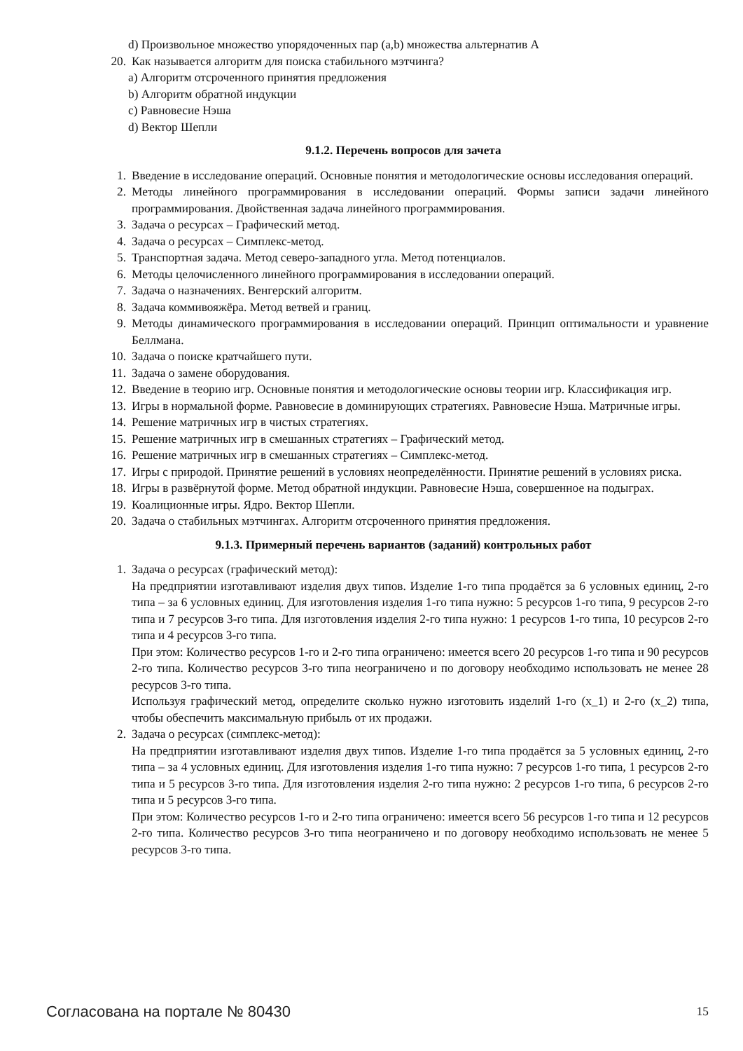d) Произвольное множество упорядоченных пар (a,b) множества альтернатив A
20. Как называется алгоритм для поиска стабильного мэтчинга?
a) Алгоритм отсроченного принятия предложения
b) Алгоритм обратной индукции
c) Равновесие Нэша
d) Вектор Шепли
9.1.2. Перечень вопросов для зачета
1. Введение в исследование операций. Основные понятия и методологические основы исследования операций.
2. Методы линейного программирования в исследовании операций. Формы записи задачи линейного программирования. Двойственная задача линейного программирования.
3. Задача о ресурсах – Графический метод.
4. Задача о ресурсах – Симплекс-метод.
5. Транспортная задача. Метод северо-западного угла. Метод потенциалов.
6. Методы целочисленного линейного программирования в исследовании операций.
7. Задача о назначениях. Венгерский алгоритм.
8. Задача коммивояжёра. Метод ветвей и границ.
9. Методы динамического программирования в исследовании операций. Принцип оптимальности и уравнение Беллмана.
10. Задача о поиске кратчайшего пути.
11. Задача о замене оборудования.
12. Введение в теорию игр. Основные понятия и методологические основы теории игр. Классификация игр.
13. Игры в нормальной форме. Равновесие в доминирующих стратегиях. Равновесие Нэша. Матричные игры.
14. Решение матричных игр в чистых стратегиях.
15. Решение матричных игр в смешанных стратегиях – Графический метод.
16. Решение матричных игр в смешанных стратегиях – Симплекс-метод.
17. Игры с природой. Принятие решений в условиях неопределённости. Принятие решений в условиях риска.
18. Игры в развёрнутой форме. Метод обратной индукции. Равновесие Нэша, совершенное на подыграх.
19. Коалиционные игры. Ядро. Вектор Шепли.
20. Задача о стабильных мэтчингах. Алгоритм отсроченного принятия предложения.
9.1.3. Примерный перечень вариантов (заданий) контрольных работ
1. Задача о ресурсах (графический метод):
На предприятии изготавливают изделия двух типов. Изделие 1-го типа продаётся за 6 условных единиц, 2-го типа – за 6 условных единиц. Для изготовления изделия 1-го типа нужно: 5 ресурсов 1-го типа, 9 ресурсов 2-го типа и 7 ресурсов 3-го типа. Для изготовления изделия 2-го типа нужно: 1 ресурсов 1-го типа, 10 ресурсов 2-го типа и 4 ресурсов 3-го типа.
При этом: Количество ресурсов 1-го и 2-го типа ограничено: имеется всего 20 ресурсов 1-го типа и 90 ресурсов 2-го типа. Количество ресурсов 3-го типа неограничено и по договору необходимо использовать не менее 28 ресурсов 3-го типа.
Используя графический метод, определите сколько нужно изготовить изделий 1-го (x_1) и 2-го (x_2) типа, чтобы обеспечить максимальную прибыль от их продажи.
2. Задача о ресурсах (симплекс-метод):
На предприятии изготавливают изделия двух типов. Изделие 1-го типа продаётся за 5 условных единиц, 2-го типа – за 4 условных единиц. Для изготовления изделия 1-го типа нужно: 7 ресурсов 1-го типа, 1 ресурсов 2-го типа и 5 ресурсов 3-го типа. Для изготовления изделия 2-го типа нужно: 2 ресурсов 1-го типа, 6 ресурсов 2-го типа и 5 ресурсов 3-го типа.
При этом: Количество ресурсов 1-го и 2-го типа ограничено: имеется всего 56 ресурсов 1-го типа и 12 ресурсов 2-го типа. Количество ресурсов 3-го типа неограничено и по договору необходимо использовать не менее 5 ресурсов 3-го типа.
Согласована на портале № 80430 15